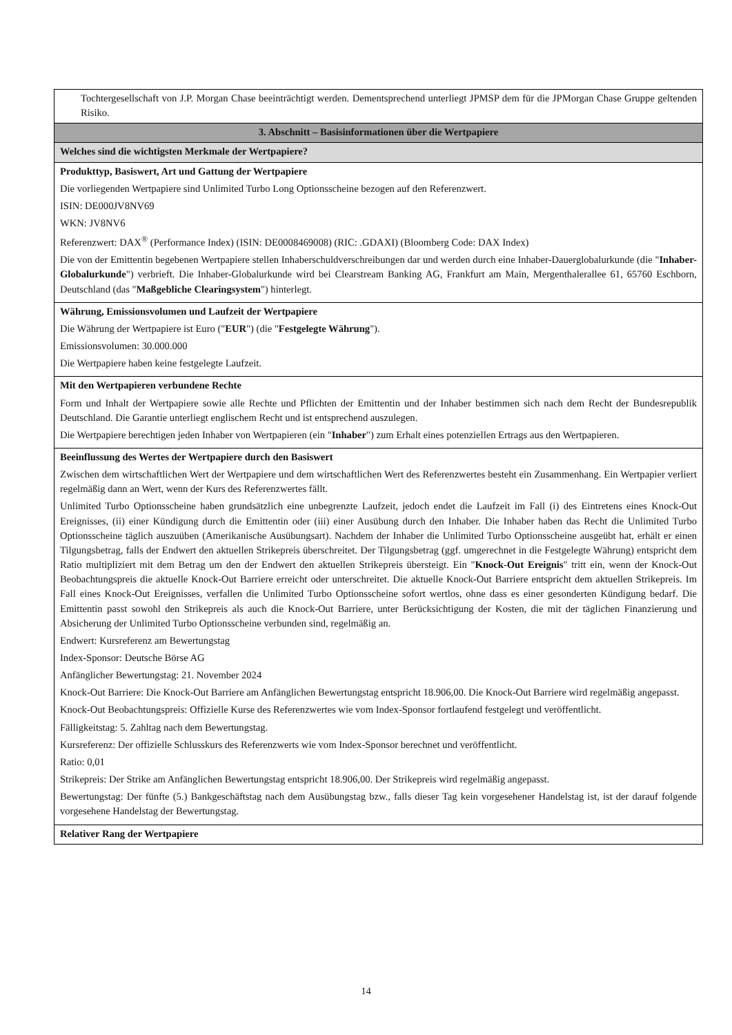| Tochtergesellschaft von J.P. Morgan Chase beeinträchtigt werden. Dementsprechend unterliegt JPMSP dem für die JPMorgan Chase Gruppe geltenden Risiko. |
| 3. Abschnitt – Basisinformationen über die Wertpapiere |
| Welches sind die wichtigsten Merkmale der Wertpapiere? |
| Produkttyp, Basiswert, Art und Gattung der Wertpapiere Die vorliegenden Wertpapiere sind Unlimited Turbo Long Optionsscheine bezogen auf den Referenzwert. ISIN: DE000JV8NV69 WKN: JV8NV6 Referenzwert: DAX<sup>®</sup> (Performance Index) (ISIN: DE0008469008) (RIC: .GDAXI) (Bloomberg Code: DAX Index) Die von der Emittentin begebenen Wertpapiere stellen Inhaberschuldverschreibungen dar und werden durch eine Inhaber-Dauerglobalurkunde (die " Inhaber-Globalurkunde ") verbrieft. Die Inhaber-Globalurkunde wird bei Clearstream Banking AG, Frankfurt am Main, Mergenthalerallee 61, 65760 Eschborn, Deutschland (das " Maßgebliche Clearingsystem ") hinterlegt. |
| Währung, Emissionsvolumen und Laufzeit der Wertpapiere Die Währung der Wertpapiere ist Euro (" EUR ") (die " Festgelegte Währung "). Emissionsvolumen: 30.000.000 Die Wertpapiere haben keine festgelegte Laufzeit. |
| Mit den Wertpapieren verbundene Rechte Form und Inhalt der Wertpapiere sowie alle Rechte und Pflichten der Emittentin und der Inhaber bestimmen sich nach dem Recht der Bundesrepublik Deutschland. Die Garantie unterliegt englischem Recht und ist entsprechend auszulegen. Die Wertpapiere berechtigen jeden Inhaber von Wertpapieren (ein " Inhaber ") zum Erhalt eines potenziellen Ertrags aus den Wertpapieren. |
| Beeinflussung des Wertes der Wertpapiere durch den Basiswert Zwischen dem wirtschaftlichen Wert der Wertpapiere und dem wirtschaftlichen Wert des Referenzwertes besteht ein Zusammenhang. Ein Wertpapier verliert regelmäßig dann an Wert, wenn der Kurs des Referenzwertes fällt. Unlimited Turbo Optionsscheine haben grundsätzlich eine unbegrenzte Laufzeit, jedoch endet die Laufzeit im Fall (i) des Eintretens eines Knock-Out Ereignisses, (ii) einer Kündigung durch die Emittentin oder (iii) einer Ausübung durch den Inhaber. Die Inhaber haben das Recht die Unlimited Turbo Optionsscheine täglich auszuüben (Amerikanische Ausübungsart). Nachdem der Inhaber die Unlimited Turbo Optionsscheine ausgeübt hat, erhält er einen Tilgungsbetrag, falls der Endwert den aktuellen Strikepreis überschreitet. Der Tilgungsbetrag (ggf. umgerechnet in die Festgelegte Währung) entspricht dem Ratio multipliziert mit dem Betrag um den der Endwert den aktuellen Strikepreis übersteigt. Ein " Knock-Out Ereignis " tritt ein, wenn der Knock-Out Beobachtungspreis die aktuelle Knock-Out Barriere erreicht oder unterschreitet. Die aktuelle Knock-Out Barriere entspricht dem aktuellen Strikepreis. Im Fall eines Knock-Out Ereignisses, verfallen die Unlimited Turbo Optionsscheine sofort wertlos, ohne dass es einer gesonderten Kündigung bedarf. Die Emittentin passt sowohl den Strikepreis als auch die Knock-Out Barriere, unter Berücksichtigung der Kosten, die mit der täglichen Finanzierung und Absicherung der Unlimited Turbo Optionsscheine verbunden sind, regelmäßig an. Endwert: Kursreferenz am Bewertungstag Index-Sponsor: Deutsche Börse AG Anfänglicher Bewertungstag: 21. November 2024 Knock-Out Barriere: Die Knock-Out Barriere am Anfänglichen Bewertungstag entspricht 18.906,00. Die Knock-Out Barriere wird regelmäßig angepasst. Knock-Out Beobachtungspreis: Offizielle Kurse des Referenzwertes wie vom Index-Sponsor fortlaufend festgelegt und veröffentlicht. Fälligkeitstag: 5. Zahltag nach dem Bewertungstag. Kursreferenz: Der offizielle Schlusskurs des Referenzwerts wie vom Index-Sponsor berechnet und veröffentlicht. Ratio: 0,01 Strikepreis: Der Strike am Anfänglichen Bewertungstag entspricht 18.906,00. Der Strikepreis wird regelmäßig angepasst. Bewertungstag: Der fünfte (5.) Bankgeschäftstag nach dem Ausübungstag bzw., falls dieser Tag kein vorgesehener Handelstag ist, ist der darauf folgende vorgesehene Handelstag der Bewertungstag. |
| Relativer Rang der Wertpapiere |
14